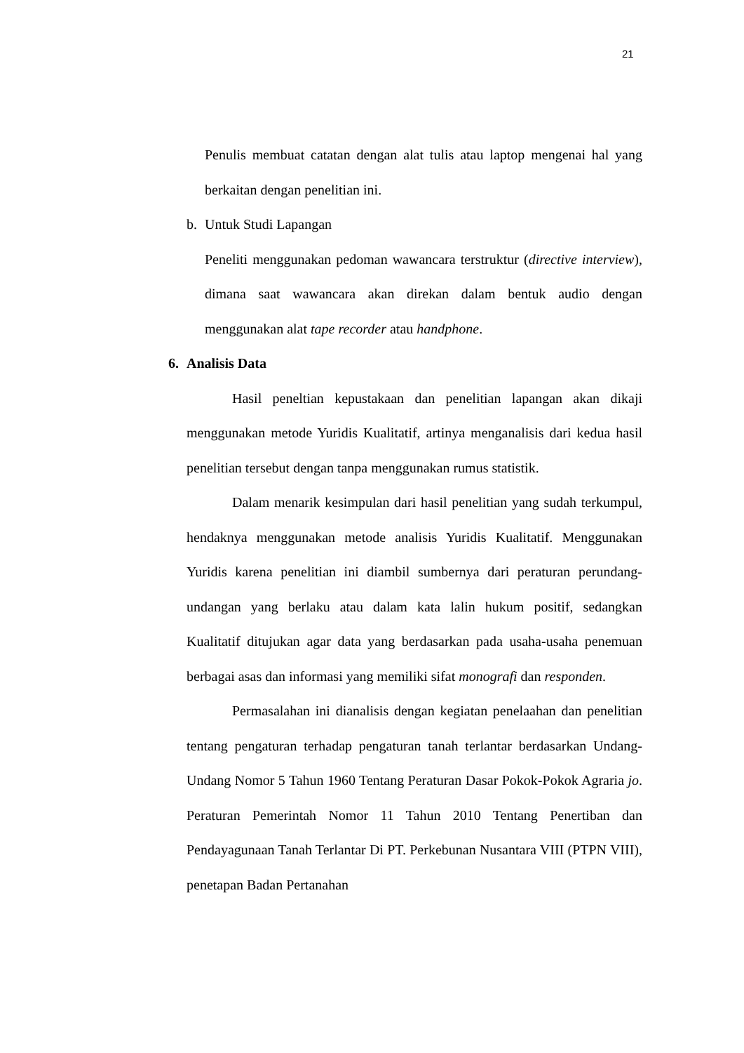21
Penulis membuat catatan dengan alat tulis atau laptop mengenai hal yang berkaitan dengan penelitian ini.
b. Untuk Studi Lapangan
Peneliti menggunakan pedoman wawancara terstruktur (directive interview), dimana saat wawancara akan direkan dalam bentuk audio dengan menggunakan alat tape recorder atau handphone.
6. Analisis Data
Hasil peneltian kepustakaan dan penelitian lapangan akan dikaji menggunakan metode Yuridis Kualitatif, artinya menganalisis dari kedua hasil penelitian tersebut dengan tanpa menggunakan rumus statistik.
Dalam menarik kesimpulan dari hasil penelitian yang sudah terkumpul, hendaknya menggunakan metode analisis Yuridis Kualitatif. Menggunakan Yuridis karena penelitian ini diambil sumbernya dari peraturan perundang-undangan yang berlaku atau dalam kata lalin hukum positif, sedangkan Kualitatif ditujukan agar data yang berdasarkan pada usaha-usaha penemuan berbagai asas dan informasi yang memiliki sifat monografi dan responden.
Permasalahan ini dianalisis dengan kegiatan penelaahan dan penelitian tentang pengaturan terhadap pengaturan tanah terlantar berdasarkan Undang-Undang Nomor 5 Tahun 1960 Tentang Peraturan Dasar Pokok-Pokok Agraria jo. Peraturan Pemerintah Nomor 11 Tahun 2010 Tentang Penertiban dan Pendayagunaan Tanah Terlantar Di PT. Perkebunan Nusantara VIII (PTPN VIII), penetapan Badan Pertanahan